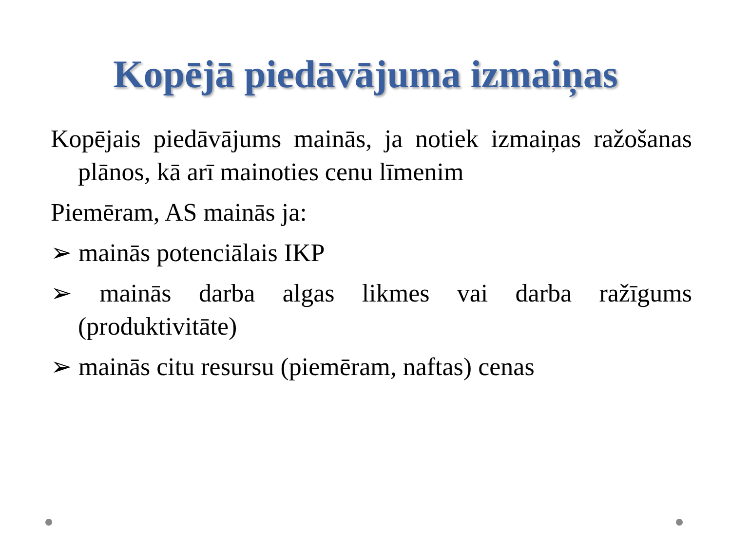Kopējā piedāvājuma izmaiņas
Kopējais piedāvājums mainās, ja notiek izmaiņas ražošanas plānos, kā arī mainoties cenu līmenim
Piemēram, AS mainās ja:
➢ mainās potenciālais IKP
➢ mainās darba algas likmes vai darba ražīgums (produktivitāte)
➢ mainās citu resursu (piemēram, naftas) cenas